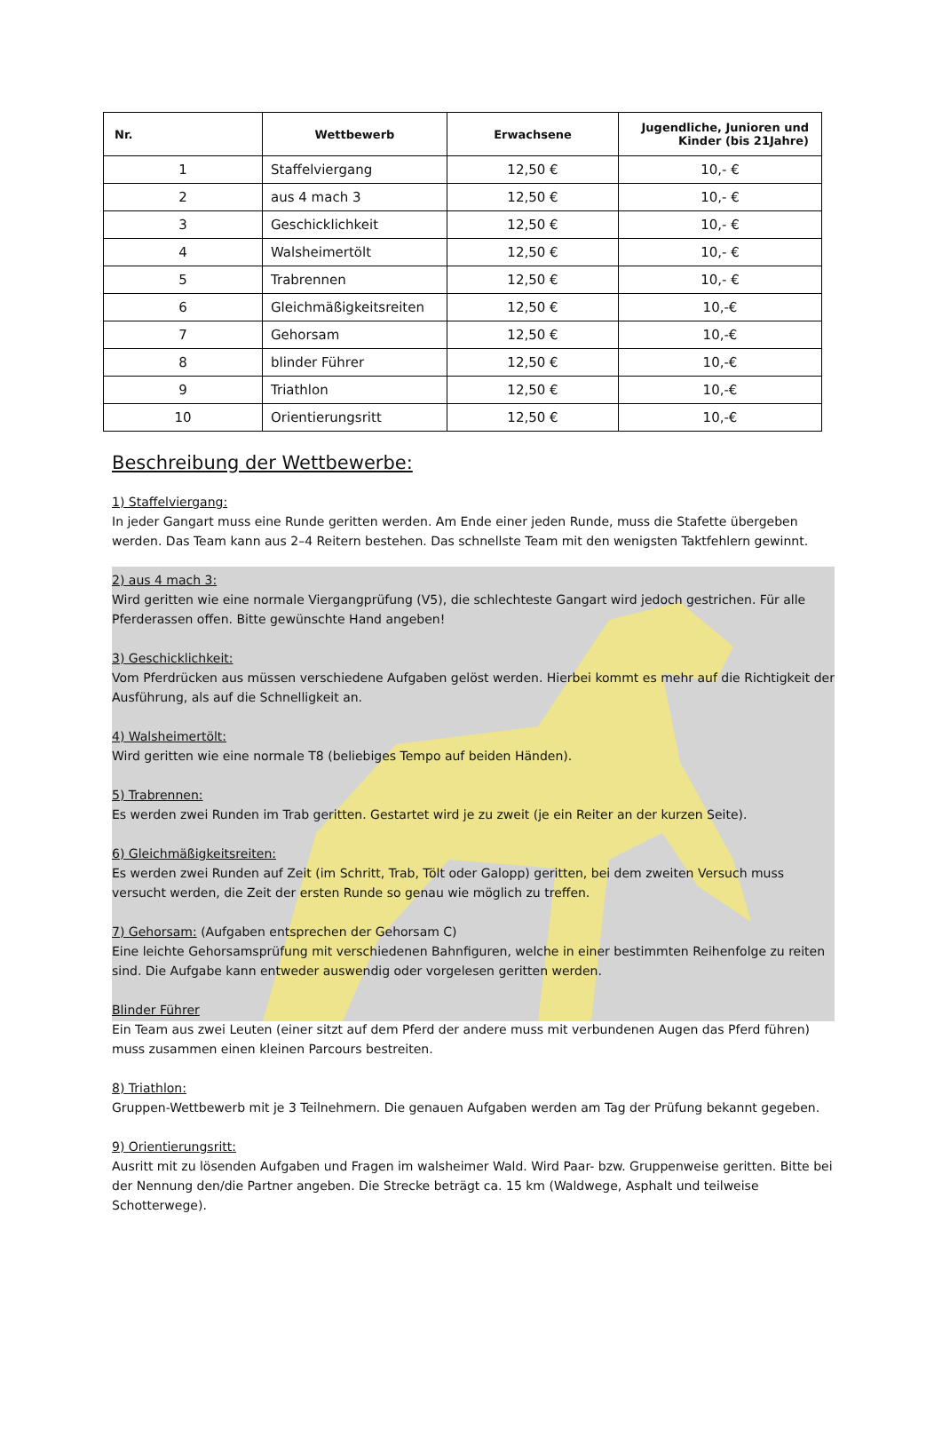| Nr. | Wettbewerb | Erwachsene | Jugendliche, Junioren und Kinder (bis 21Jahre) |
| --- | --- | --- | --- |
| 1 | Staffelviergang | 12,50 € | 10,- € |
| 2 | aus 4 mach 3 | 12,50 € | 10,- € |
| 3 | Geschicklichkeit | 12,50 € | 10,- € |
| 4 | Walsheimertölt | 12,50 € | 10,- € |
| 5 | Trabrennen | 12,50 € | 10,- € |
| 6 | Gleichmäßigkeitsreiten | 12,50 € | 10,-€ |
| 7 | Gehorsam | 12,50 € | 10,-€ |
| 8 | blinder Führer | 12,50 € | 10,-€ |
| 9 | Triathlon | 12,50 € | 10,-€ |
| 10 | Orientierungsritt | 12,50 € | 10,-€ |
Beschreibung der Wettbewerbe:
1) Staffelviergang:
In jeder Gangart muss eine Runde geritten werden. Am Ende einer jeden Runde, muss die Stafette übergeben werden. Das Team kann aus 2–4 Reitern bestehen. Das schnellste Team mit den wenigsten Taktfehlern gewinnt.
2) aus 4 mach 3:
Wird geritten wie eine normale Viergangprüfung (V5), die schlechteste Gangart wird jedoch gestrichen. Für alle Pferderassen offen. Bitte gewünschte Hand angeben!
3) Geschicklichkeit:
Vom Pferdrücken aus müssen verschiedene Aufgaben gelöst werden. Hierbei kommt es mehr auf die Richtigkeit der Ausführung, als auf die Schnelligkeit an.
4) Walsheimertölt:
Wird geritten wie eine normale T8 (beliebiges Tempo auf beiden Händen).
5) Trabrennen:
Es werden zwei Runden im Trab geritten. Gestartet wird je zu zweit (je ein Reiter an der kurzen Seite).
6) Gleichmäßigkeitsreiten:
Es werden zwei Runden auf Zeit (im Schritt, Trab, Tölt oder Galopp) geritten, bei dem zweiten Versuch muss versucht werden, die Zeit der ersten Runde so genau wie möglich zu treffen.
7) Gehorsam: (Aufgaben entsprechen der Gehorsam C)
Eine leichte Gehorsamsprüfung mit verschiedenen Bahnfiguren, welche in einer bestimmten Reihenfolge zu reiten sind. Die Aufgabe kann entweder auswendig oder vorgelesen geritten werden.
Blinder Führer
Ein Team aus zwei Leuten (einer sitzt auf dem Pferd der andere muss mit verbundenen Augen das Pferd führen) muss zusammen einen kleinen Parcours bestreiten.
8) Triathlon:
Gruppen-Wettbewerb mit je 3 Teilnehmern. Die genauen Aufgaben werden am Tag der Prüfung bekannt gegeben.
9) Orientierungsritt:
Ausritt mit zu lösenden Aufgaben und Fragen im walsheimer Wald. Wird Paar- bzw. Gruppenweise geritten. Bitte bei der Nennung den/die Partner angeben. Die Strecke beträgt ca. 15 km (Waldwege, Asphalt und teilweise Schotterwege).